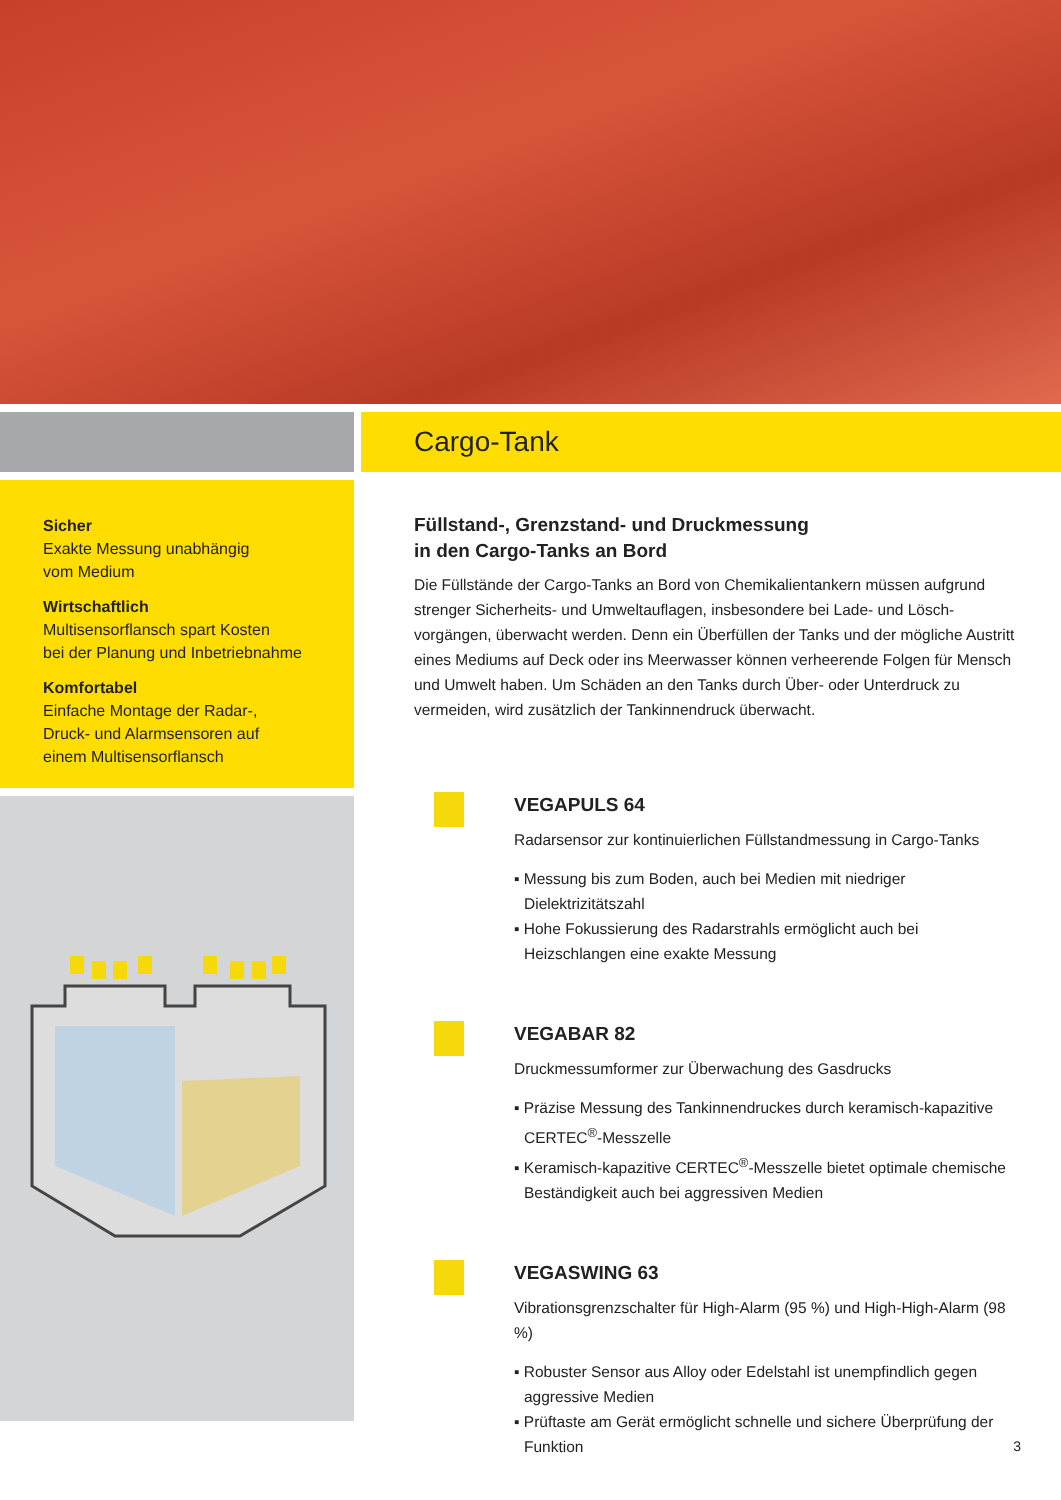Sicher
Exakte Messung unabhängig
vom Medium
Wirtschaftlich
Multisensorflansch spart Kosten
bei der Planung und Inbetriebnahme
Komfortabel
Einfache Montage der Radar-,
Druck- und Alarmsensoren auf
einem Multisensorflansch
Cargo-Tank
Füllstand-, Grenzstand- und Druckmessung
in den Cargo-Tanks an Bord
Die Füllstände der Cargo-Tanks an Bord von Chemikalientankern müssen aufgrund strenger Sicherheits- und Umweltauflagen, insbesondere bei Lade- und Lösch­vorgängen, überwacht werden. Denn ein Überfüllen der Tanks und der mögliche Austritt eines Mediums auf Deck oder ins Meerwasser können verheerende Folgen für Mensch und Umwelt haben. Um Schäden an den Tanks durch Über- oder Unterdruck zu vermeiden, wird zusätzlich der Tankinnendruck überwacht.
VEGAPULS 64
Radarsensor zur kontinuierlichen Füllstandmessung in Cargo-Tanks
▪ Messung bis zum Boden, auch bei Medien mit niedriger Dielektrizitätszahl
▪ Hohe Fokussierung des Radarstrahls ermöglicht auch bei Heizschlangen eine exakte Messung
VEGABAR 82
Druckmessumformer zur Überwachung des Gasdrucks
▪ Präzise Messung des Tankinnendruckes durch keramisch-kapazitive CERTEC<sup>®</sup>-Messzelle
▪ Keramisch-kapazitive CERTEC<sup>®</sup>-Messzelle bietet optimale chemische Beständigkeit auch bei aggressiven Medien
VEGASWING 63
Vibrationsgrenzschalter für High-Alarm (95 %) und High-High-Alarm (98 %)
▪ Robuster Sensor aus Alloy oder Edelstahl ist unempfindlich gegen aggressive Medien
▪ Prüftaste am Gerät ermöglicht schnelle und sichere Überprüfung der Funktion
3